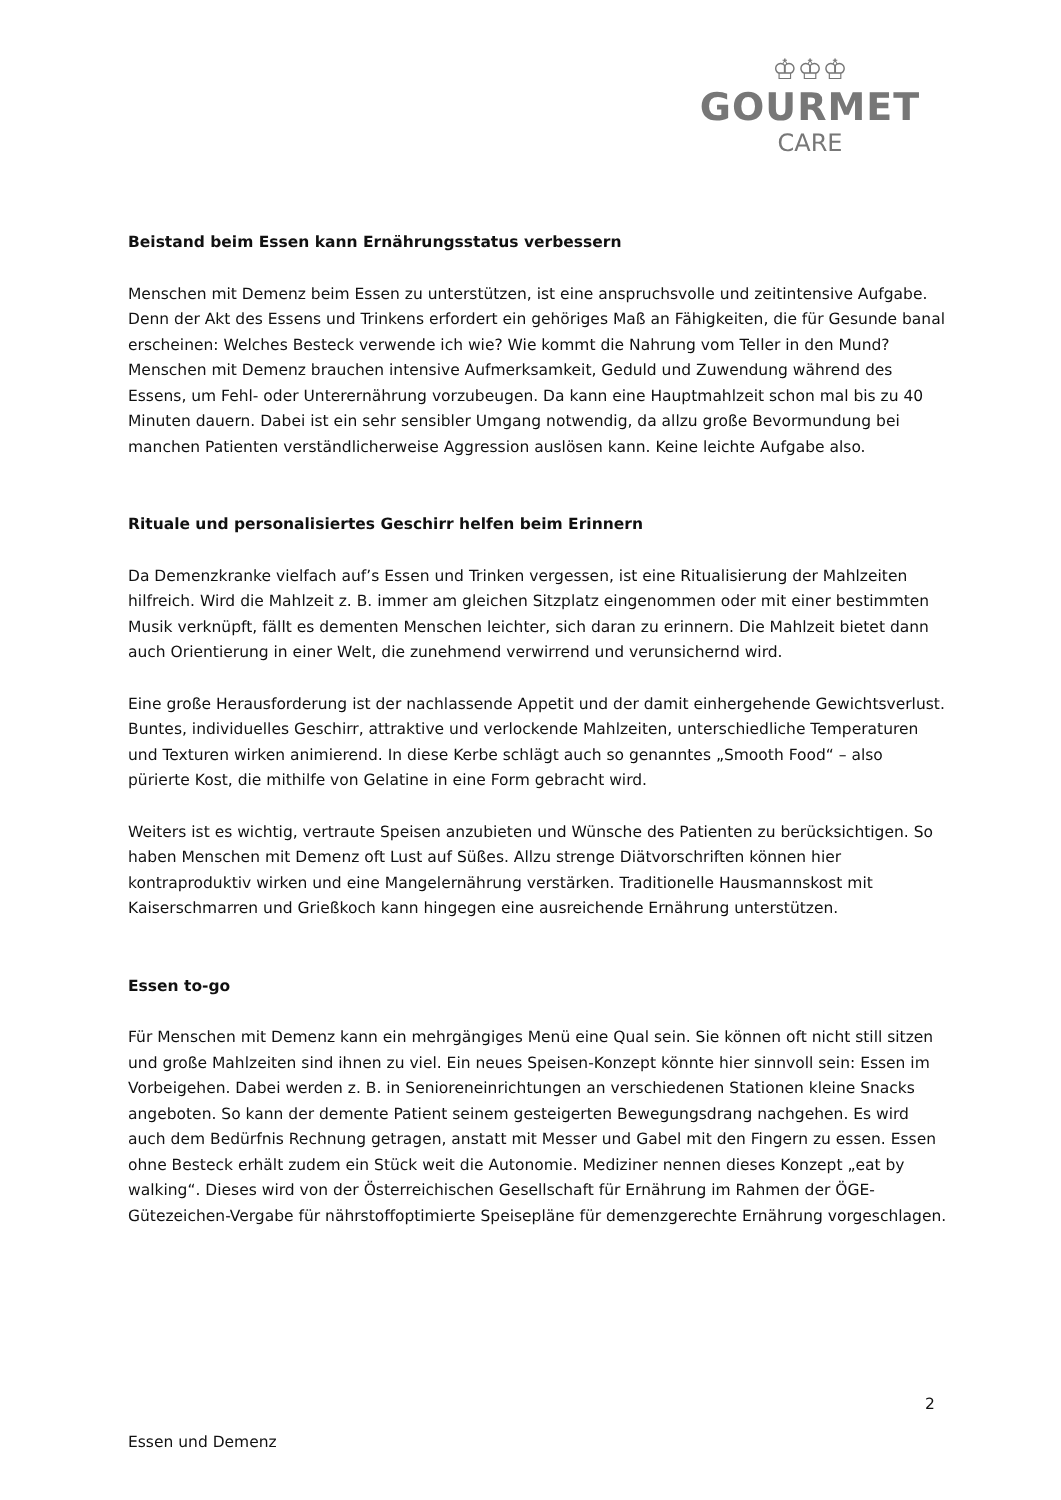♔♔♔
GOURMET
CARE
Beistand beim Essen kann Ernährungsstatus verbessern
Menschen mit Demenz beim Essen zu unterstützen, ist eine anspruchsvolle und zeitintensive Aufgabe. Denn der Akt des Essens und Trinkens erfordert ein gehöriges Maß an Fähigkeiten, die für Gesunde banal erscheinen: Welches Besteck verwende ich wie? Wie kommt die Nahrung vom Teller in den Mund? Menschen mit Demenz brauchen intensive Aufmerksamkeit, Geduld und Zuwendung während des Essens, um Fehl- oder Unterernährung vorzubeugen. Da kann eine Hauptmahlzeit schon mal bis zu 40 Minuten dauern. Dabei ist ein sehr sensibler Umgang notwendig, da allzu große Bevormundung bei manchen Patienten verständlicherweise Aggression auslösen kann. Keine leichte Aufgabe also.
Rituale und personalisiertes Geschirr helfen beim Erinnern
Da Demenzkranke vielfach auf’s Essen und Trinken vergessen, ist eine Ritualisierung der Mahlzeiten hilfreich. Wird die Mahlzeit z. B. immer am gleichen Sitzplatz eingenommen oder mit einer bestimmten Musik verknüpft, fällt es dementen Menschen leichter, sich daran zu erinnern. Die Mahlzeit bietet dann auch Orientierung in einer Welt, die zunehmend verwirrend und verunsichernd wird.
Eine große Herausforderung ist der nachlassende Appetit und der damit einhergehende Gewichtsverlust. Buntes, individuelles Geschirr, attraktive und verlockende Mahlzeiten, unterschiedliche Temperaturen und Texturen wirken animierend. In diese Kerbe schlägt auch so genanntes „Smooth Food“ – also pürierte Kost, die mithilfe von Gelatine in eine Form gebracht wird.
Weiters ist es wichtig, vertraute Speisen anzubieten und Wünsche des Patienten zu berücksichtigen. So haben Menschen mit Demenz oft Lust auf Süßes. Allzu strenge Diätvorschriften können hier kontraproduktiv wirken und eine Mangelernährung verstärken. Traditionelle Hausmannskost mit Kaiserschmarren und Grießkoch kann hingegen eine ausreichende Ernährung unterstützen.
Essen to-go
Für Menschen mit Demenz kann ein mehrgängiges Menü eine Qual sein. Sie können oft nicht still sitzen und große Mahlzeiten sind ihnen zu viel. Ein neues Speisen-Konzept könnte hier sinnvoll sein: Essen im Vorbeigehen. Dabei werden z. B. in Senioreneinrichtungen an verschiedenen Stationen kleine Snacks angeboten. So kann der demente Patient seinem gesteigerten Bewegungsdrang nachgehen. Es wird auch dem Bedürfnis Rechnung getragen, anstatt mit Messer und Gabel mit den Fingern zu essen. Essen ohne Besteck erhält zudem ein Stück weit die Autonomie. Mediziner nennen dieses Konzept „eat by walking“. Dieses wird von der Österreichischen Gesellschaft für Ernährung im Rahmen der ÖGE-Gütezeichen-Vergabe für nährstoffoptimierte Speisepläne für demenzgerechte Ernährung vorgeschlagen.
2
Essen und Demenz